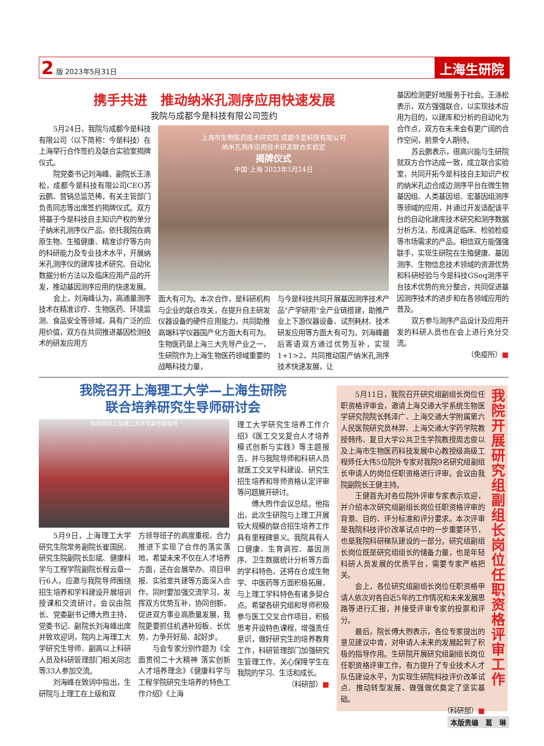2 版 2023年5月31日
上海生研院
携手共进　推动纳米孔测序应用快速发展
我院与成都今是科技有限公司签约
5月24日，我院与成都今是科技有限公司（以下简称：今是科技）在上海举行合作签约及联合实验室揭牌仪式。
院党委书记刘海峰、副院长王涤松，成都今是科技有限公司CEO苏云鹏、营销总监范稀，有关主管部门负责同志等出席签约揭牌仪式。双方将基于今是科技自主知识产权的单分子纳米孔测序仪产品，依托我院在病原生物、生殖健康、精准诊疗等方向的科研能力及专业技术水平，开展纳米孔测序仪的建库技术研究、自动化数据分析方法以及临床应用产品的开发，推动基因测序应用的快速发展。
会上，刘海峰认为，高通量测序技术在精准诊疗、生物医药、环境监测、食品安全等领域，具有广泛的应用价值，双方在共同推进基因检测技术的研发应用方
上海市生物医药技术研究院 成都今是科技有限公司
纳米孔测序应用技术研发联合实验室
揭牌仪式
中国·上海 2023年5月24日
面大有可为。本次合作，是科研机构与企业的联合攻关，在提升自主研发仪器设备的硬件应用能力，共同助推高端科学仪器国产化方面大有可为。生物医药是上海三大先导产业之一，生研院作为上海生物医药领域重要的战略科技力量，
与今是科技共同开展基因测序技术产品"产学研用"全产业链搭建，助推产业上下游仪器设备、试剂耗材、技术研发应用等方面大有可为。刘海峰最后寄语双方通过优势互补，实现1+1>2，共同推动国产纳米孔测序技术快速发展，让
基因检测更好地服务于社会。王涤松表示，双方强强联合，以实现技术应用为目的，以建库和分析的自动化为合作点，双方在未来会有更广阔的合作空间，前景令人期待。
苏云鹏表示，很高兴能与生研院就双方合作达成一致，成立联合实验室，共同开拓今是科技自主知识产权的纳米孔边合成边测序平台在微生物基因组、人类基因组、宏基因组测序等领域的应用，并通过开发适配该平台的自动化建库技术研究和测序数据分析方法，形成满足临床、检验检疫等市场需求的产品。相信双方能强强联手，实现生研院在生殖健康、基因测序、生物信息技术领域的资源优势和科研经验与今是科技GSeq测序平台技术优势的充分整合，共同促进基因测序技术的进步和在各领域应用的普及。
双方参与测序产品设计及应用开发的科研人员也在会上进行充分交流。
（免疫所）■
我院召开上海理工大学—上海生研院
联合培养研究生导师研讨会
热烈欢迎上海理工大学专家莅临指导
5月9日，上海理工大学研究生院常务副院长崔国民、研究生院副院长彭斌、健康科学与工程学院副院长程云章一行6人，应邀与我院导师围绕招生培养和学科建设开展培训授课和交流研讨。会议由院长、党委副书记傅大煦主持，党委书记、副院长刘海峰出席并致欢迎词，院内上海理工大学研究生导师、副高以上科研人员及科研管理部门相关同志等33人参加交流。
刘海峰在致词中指出，生研院与上理工在上级和双
方领导班子的高度重视、合力推进下实现了合作的落实落地，希望未来不仅在人才培养方面，还在会展举办、项目申报、实验室共建等方面深入合作，同时要加强交流学习，发挥双方优势互补，协同创新，促进双方事业高质量发展，我院更要抓住机遇补短板、长优势，力争开好局、起好步。
与会专家分别作题为《全面贯彻二十大精神 落实创新人才培养理念》《健康科学与工程学院研究生培养的特色工作介绍》《上海
理工大学研究生培养工作介绍》《医工交叉复合人才培养模式创新与实践》等主题报告，并与我院导师和科研人员就医工交叉学科建设、研究生招生培养和导师资格认定评审等问题展开研讨。
傅大煦作会议总结。他指出，此次生研院与上理工开展较大规模的联合招生培养工作具有里程碑意义。我院具有人口健康、生育调控、基因测序、卫生数据统计分析等方面的学科特色，还将在合成生物学、中医药等方面积极拓展，与上理工学科特色有诸多契合点。希望各研究组和导师积极参与医工交叉合作项目，积极思考开设特色课程，增强责任意识，做好研究生的培养教育工作，科研管理部门加强研究生管理工作，关心保障学生在我院的学习、生活和成长。
（科研部）■
5月11日，我院召开研究组副组长岗位任职资格评审会，邀请上海交通大学系统生物医学研究院院长韩泽广、上海交通大学附属第六人民医院研究员林羿、上海交通大学药学院教授韩伟、复旦大学公共卫生学院教授周志俊以及上海市生物医药科技发展中心教授级高级工程师任大伟5位院外专家对我院9名研究组副组长申请人的岗位任职资格进行评审。会议由我院副院长王健主持。
王健首先对各位院外评审专家表示欢迎，并介绍本次研究组副组长岗位任职资格评审的背景、目的、评分标准和评分要求。本次评审是我院科技评价改革试点中的一步重要环节，也是我院科研梯队建设的一部分。研究组副组长岗位既是研究组组长的储备力量，也是年轻科研人员发展的优质平台，需要专家严格把关。
会上，各位研究组副组长岗位任职资格申请人依次对各自近5年的工作情况和未来发展思路等进行汇报，并接受评审专家的投票和评分。
最后，院长傅大煦表示，各位专家提出的意见建议中肯，对申请人未来的发展起到了积极的指导作用。生研院开展研究组副组长岗位任职资格评审工作，有力提升了专业技术人才队伍建设水平，为实现生研院科技评价改革试点、推动转型发展、做强做优奠定了坚实基础。
（科研部）■
我院开展研究组副组长岗位任职资格评审工作
本版责编　葛　琳